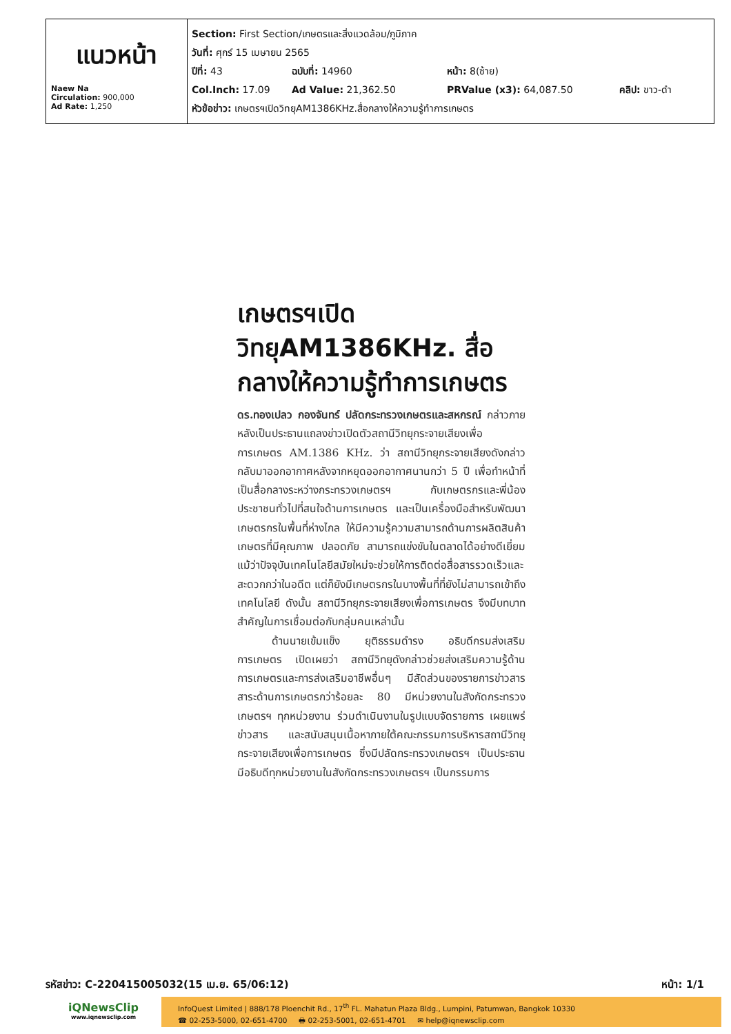| แนวหน้า Naew Na Circulation: 900,000 Ad Rate: 1,250 | Section: First Section/เกษตรและสิ่งแวดล้อม/ภูมิภาค วันที่: ศุกร์ 15 เมษายน 2565 ปีที่: 43 ฉบับที่: 14960 หน้า: 8(ซ้าย) Col.Inch: 17.09 Ad Value: 21,362.50 PRValue (x3): 64,087.50 คลิป: ขาว-ดำ หัวข้อข่าว: เกษตรฯเปิดวิทยุAM1386KHz.สื่อกลางให้ความรู้ทำการเกษตร |
เกษตรฯเปิดวิทยุAM1386KHz. สื่อกลางให้ความรู้ทำการเกษตร
ดร.ทองเปลว กองจันทร์ ปลัดกระทรวงเกษตรและสหกรณ์ กล่าวภายหลังเป็นประธานแถลงข่าวเปิดตัวสถานีวิทยุกระจายเสียงเพื่อการเกษตร AM.1386 KHz. ว่า สถานีวิทยุกระจายเสียงดังกล่าวกลับมาออกอากาศหลังจากหยุดออกอากาศนานกว่า 5 ปี เพื่อทำหน้าที่เป็นสื่อกลางระหว่างกระทรวงเกษตรฯ กับเกษตรกรและพี่น้องประชาชนทั่วไปที่สนใจด้านการเกษตร และเป็นเครื่องมือสำหรับพัฒนาเกษตรกรในพื้นที่ห่างไกล ให้มีความรู้ความสามารถด้านการผลิตสินค้าเกษตรที่มีคุณภาพ ปลอดภัย สามารถแข่งขันในตลาดได้อย่างดีเยี่ยม แม้ว่าปัจจุบันเทคโนโลยีสมัยใหม่จะช่วยให้การติดต่อสื่อสารรวดเร็วและสะดวกกว่าในอดีต แต่ก็ยังมีเกษตรกรในบางพื้นที่ที่ยังไม่สามารถเข้าถึงเทคโนโลยี ดังนั้น สถานีวิทยุกระจายเสียงเพื่อการเกษตร จึงมีบทบาทสำคัญในการเชื่อมต่อกับกลุ่มคนเหล่านั้น
ด้านนายเข้มแข็ง ยุติธรรมดำรง อธิบดีกรมส่งเสริมการเกษตร เปิดเผยว่า สถานีวิทยุดังกล่าวช่วยส่งเสริมความรู้ด้านการเกษตรและการส่งเสริมอาชีพอื่นๆ มีสัดส่วนของรายการข่าวสารสาระด้านการเกษตรกว่าร้อยละ 80 มีหน่วยงานในสังกัดกระทรวงเกษตรฯ ทุกหน่วยงาน ร่วมดำเนินงานในรูปแบบจัดรายการ เผยแพร่ข่าวสาร และสนับสนุนเนื้อหาภายใต้คณะกรรมการบริหารสถานีวิทยุกระจายเสียงเพื่อการเกษตร ซึ่งมีปลัดกระทรวงเกษตรฯ เป็นประธาน มีอธิบดีทุกหน่วยงานในสังกัดกระทรวงเกษตรฯ เป็นกรรมการ
รหัสข่าว: C-220415005032(15 เม.ย. 65/06:12) หน้า: 1/1
iQNewsClip
www.iqnewsclip.com
InfoQuest Limited | 888/178 Ploenchit Rd., 17<sup>th</sup> FL. Mahatun Plaza Bldg., Lumpini, Patumwan, Bangkok 10330
☎ 02-253-5000, 02-651-4700 🖶 02-253-5001, 02-651-4701 ✉ help@iqnewsclip.com